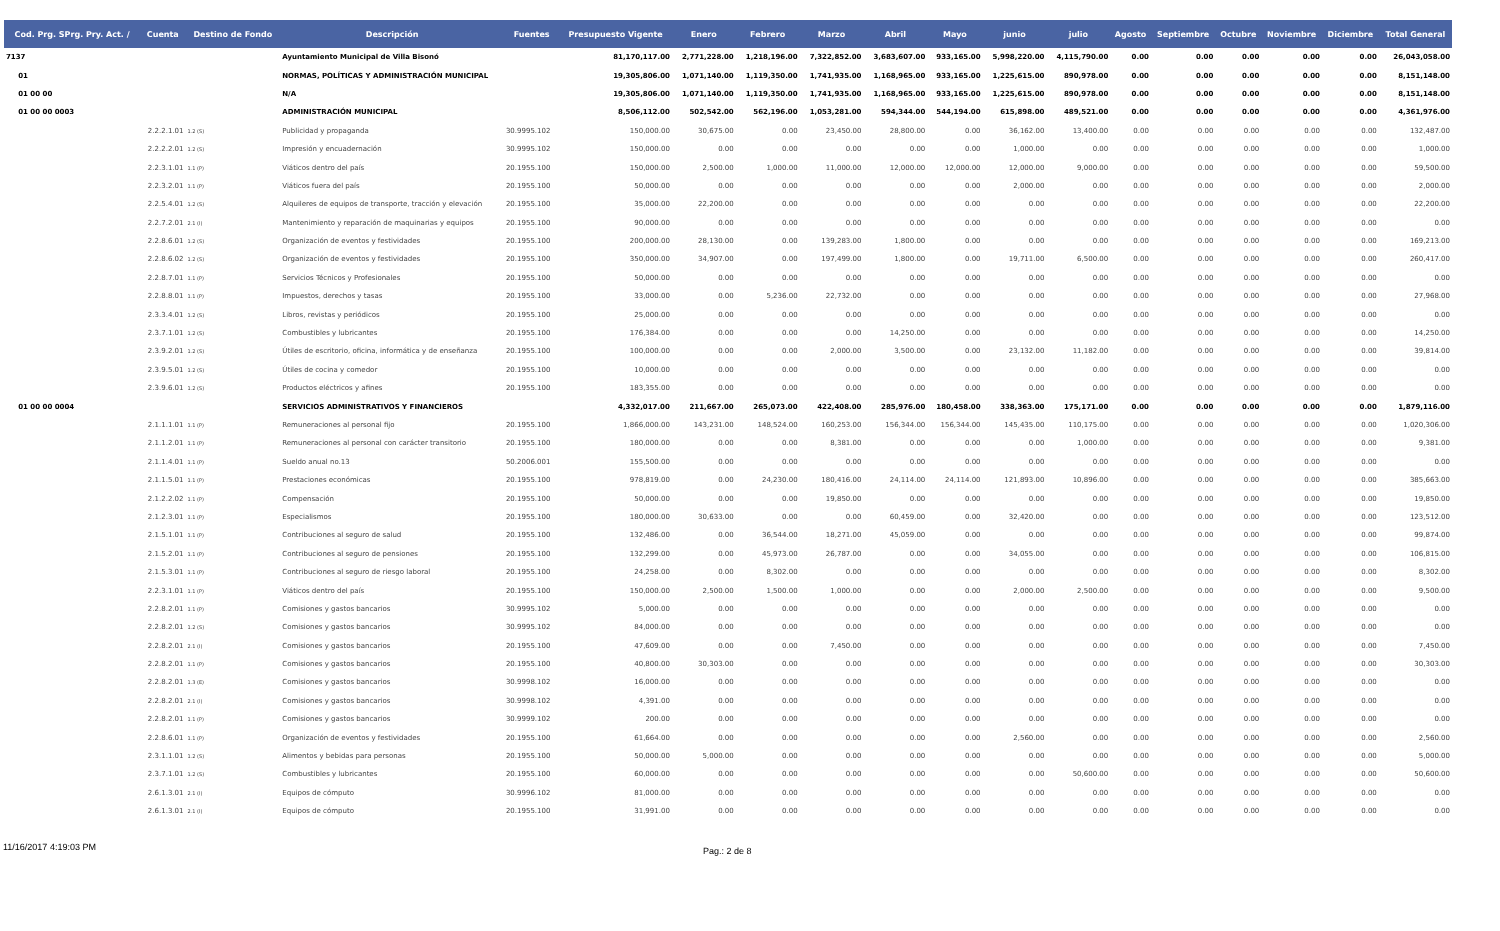| Cod. Prg. SPrg. Pry. Act. / | Cuenta | Destino de Fondo | Descripción | Fuentes | Presupuesto Vigente | Enero | Febrero | Marzo | Abril | Mayo | junio | julio | Agosto | Septiembre | Octubre | Noviembre | Diciembre | Total General |
| --- | --- | --- | --- | --- | --- | --- | --- | --- | --- | --- | --- | --- | --- | --- | --- | --- | --- | --- |
| 7137 | | | Ayuntamiento Municipal de Villa Bisonó | | 81,170,117.00 | 2,771,228.00 | 1,218,196.00 | 7,322,852.00 | 3,683,607.00 | 933,165.00 | 5,998,220.00 | 4,115,790.00 | 0.00 | 0.00 | 0.00 | 0.00 | 0.00 | 26,043,058.00 |
| 01 | | | NORMAS, POLÍTICAS Y ADMINISTRACIÓN MUNICIPAL | | 19,305,806.00 | 1,071,140.00 | 1,119,350.00 | 1,741,935.00 | 1,168,965.00 | 933,165.00 | 1,225,615.00 | 890,978.00 | 0.00 | 0.00 | 0.00 | 0.00 | 0.00 | 8,151,148.00 |
| 01 00 00 | | | N/A | | 19,305,806.00 | 1,071,140.00 | 1,119,350.00 | 1,741,935.00 | 1,168,965.00 | 933,165.00 | 1,225,615.00 | 890,978.00 | 0.00 | 0.00 | 0.00 | 0.00 | 0.00 | 8,151,148.00 |
| 01 00 00 0003 | | | ADMINISTRACIÓN MUNICIPAL | | 8,506,112.00 | 502,542.00 | 562,196.00 | 1,053,281.00 | 594,344.00 | 544,194.00 | 615,898.00 | 489,521.00 | 0.00 | 0.00 | 0.00 | 0.00 | 0.00 | 4,361,976.00 |
| | 2.2.2.1.01 | 1.2 (S) | Publicidad y propaganda | 30.9995.102 | 150,000.00 | 30,675.00 | 0.00 | 23,450.00 | 28,800.00 | 0.00 | 36,162.00 | 13,400.00 | 0.00 | 0.00 | 0.00 | 0.00 | 0.00 | 132,487.00 |
| | 2.2.2.2.01 | 1.2 (S) | Impresión y encuadernación | 30.9995.102 | 150,000.00 | 0.00 | 0.00 | 0.00 | 0.00 | 0.00 | 1,000.00 | 0.00 | 0.00 | 0.00 | 0.00 | 0.00 | 0.00 | 1,000.00 |
| | 2.2.3.1.01 | 1.1 (P) | Viáticos dentro del país | 20.1955.100 | 150,000.00 | 2,500.00 | 1,000.00 | 11,000.00 | 12,000.00 | 12,000.00 | 12,000.00 | 9,000.00 | 0.00 | 0.00 | 0.00 | 0.00 | 0.00 | 59,500.00 |
| | 2.2.3.2.01 | 1.1 (P) | Viáticos fuera del país | 20.1955.100 | 50,000.00 | 0.00 | 0.00 | 0.00 | 0.00 | 0.00 | 2,000.00 | 0.00 | 0.00 | 0.00 | 0.00 | 0.00 | 0.00 | 2,000.00 |
| | 2.2.5.4.01 | 1.2 (S) | Alquileres de equipos de transporte, tracción y elevación | 20.1955.100 | 35,000.00 | 22,200.00 | 0.00 | 0.00 | 0.00 | 0.00 | 0.00 | 0.00 | 0.00 | 0.00 | 0.00 | 0.00 | 0.00 | 22,200.00 |
| | 2.2.7.2.01 | 2.1 (I) | Mantenimiento y reparación de maquinarias y equipos | 20.1955.100 | 90,000.00 | 0.00 | 0.00 | 0.00 | 0.00 | 0.00 | 0.00 | 0.00 | 0.00 | 0.00 | 0.00 | 0.00 | 0.00 | 0.00 |
| | 2.2.8.6.01 | 1.2 (S) | Organización de eventos y festividades | 20.1955.100 | 200,000.00 | 28,130.00 | 0.00 | 139,283.00 | 1,800.00 | 0.00 | 0.00 | 0.00 | 0.00 | 0.00 | 0.00 | 0.00 | 0.00 | 169,213.00 |
| | 2.2.8.6.02 | 1.2 (S) | Organización de eventos y festividades | 20.1955.100 | 350,000.00 | 34,907.00 | 0.00 | 197,499.00 | 1,800.00 | 0.00 | 19,711.00 | 6,500.00 | 0.00 | 0.00 | 0.00 | 0.00 | 0.00 | 260,417.00 |
| | 2.2.8.7.01 | 1.1 (P) | Servicios Técnicos y Profesionales | 20.1955.100 | 50,000.00 | 0.00 | 0.00 | 0.00 | 0.00 | 0.00 | 0.00 | 0.00 | 0.00 | 0.00 | 0.00 | 0.00 | 0.00 | 0.00 |
| | 2.2.8.8.01 | 1.1 (P) | Impuestos, derechos y tasas | 20.1955.100 | 33,000.00 | 0.00 | 5,236.00 | 22,732.00 | 0.00 | 0.00 | 0.00 | 0.00 | 0.00 | 0.00 | 0.00 | 0.00 | 0.00 | 27,968.00 |
| | 2.3.3.4.01 | 1.2 (S) | Libros, revistas y periódicos | 20.1955.100 | 25,000.00 | 0.00 | 0.00 | 0.00 | 0.00 | 0.00 | 0.00 | 0.00 | 0.00 | 0.00 | 0.00 | 0.00 | 0.00 | 0.00 |
| | 2.3.7.1.01 | 1.2 (S) | Combustibles y lubricantes | 20.1955.100 | 176,384.00 | 0.00 | 0.00 | 0.00 | 14,250.00 | 0.00 | 0.00 | 0.00 | 0.00 | 0.00 | 0.00 | 0.00 | 0.00 | 14,250.00 |
| | 2.3.9.2.01 | 1.2 (S) | Útiles de escritorio, oficina, informática y de enseñanza | 20.1955.100 | 100,000.00 | 0.00 | 0.00 | 2,000.00 | 3,500.00 | 0.00 | 23,132.00 | 11,182.00 | 0.00 | 0.00 | 0.00 | 0.00 | 0.00 | 39,814.00 |
| | 2.3.9.5.01 | 1.2 (S) | Útiles de cocina y comedor | 20.1955.100 | 10,000.00 | 0.00 | 0.00 | 0.00 | 0.00 | 0.00 | 0.00 | 0.00 | 0.00 | 0.00 | 0.00 | 0.00 | 0.00 | 0.00 |
| | 2.3.9.6.01 | 1.2 (S) | Productos eléctricos y afines | 20.1955.100 | 183,355.00 | 0.00 | 0.00 | 0.00 | 0.00 | 0.00 | 0.00 | 0.00 | 0.00 | 0.00 | 0.00 | 0.00 | 0.00 | 0.00 |
| 01 00 00 0004 | | | SERVICIOS ADMINISTRATIVOS Y FINANCIEROS | | 4,332,017.00 | 211,667.00 | 265,073.00 | 422,408.00 | 285,976.00 | 180,458.00 | 338,363.00 | 175,171.00 | 0.00 | 0.00 | 0.00 | 0.00 | 0.00 | 1,879,116.00 |
| | 2.1.1.1.01 | 1.1 (P) | Remuneraciones al personal fijo | 20.1955.100 | 1,866,000.00 | 143,231.00 | 148,524.00 | 160,253.00 | 156,344.00 | 156,344.00 | 145,435.00 | 110,175.00 | 0.00 | 0.00 | 0.00 | 0.00 | 0.00 | 1,020,306.00 |
| | 2.1.1.2.01 | 1.1 (P) | Remuneraciones al personal con carácter transitorio | 20.1955.100 | 180,000.00 | 0.00 | 0.00 | 8,381.00 | 0.00 | 0.00 | 0.00 | 1,000.00 | 0.00 | 0.00 | 0.00 | 0.00 | 0.00 | 9,381.00 |
| | 2.1.1.4.01 | 1.1 (P) | Sueldo anual no.13 | 50.2006.001 | 155,500.00 | 0.00 | 0.00 | 0.00 | 0.00 | 0.00 | 0.00 | 0.00 | 0.00 | 0.00 | 0.00 | 0.00 | 0.00 | 0.00 |
| | 2.1.1.5.01 | 1.1 (P) | Prestaciones económicas | 20.1955.100 | 978,819.00 | 0.00 | 24,230.00 | 180,416.00 | 24,114.00 | 24,114.00 | 121,893.00 | 10,896.00 | 0.00 | 0.00 | 0.00 | 0.00 | 0.00 | 385,663.00 |
| | 2.1.2.2.02 | 1.1 (P) | Compensación | 20.1955.100 | 50,000.00 | 0.00 | 0.00 | 19,850.00 | 0.00 | 0.00 | 0.00 | 0.00 | 0.00 | 0.00 | 0.00 | 0.00 | 0.00 | 19,850.00 |
| | 2.1.2.3.01 | 1.1 (P) | Especialismos | 20.1955.100 | 180,000.00 | 30,633.00 | 0.00 | 0.00 | 60,459.00 | 0.00 | 32,420.00 | 0.00 | 0.00 | 0.00 | 0.00 | 0.00 | 0.00 | 123,512.00 |
| | 2.1.5.1.01 | 1.1 (P) | Contribuciones al seguro de salud | 20.1955.100 | 132,486.00 | 0.00 | 36,544.00 | 18,271.00 | 45,059.00 | 0.00 | 0.00 | 0.00 | 0.00 | 0.00 | 0.00 | 0.00 | 0.00 | 99,874.00 |
| | 2.1.5.2.01 | 1.1 (P) | Contribuciones al seguro de pensiones | 20.1955.100 | 132,299.00 | 0.00 | 45,973.00 | 26,787.00 | 0.00 | 0.00 | 34,055.00 | 0.00 | 0.00 | 0.00 | 0.00 | 0.00 | 0.00 | 106,815.00 |
| | 2.1.5.3.01 | 1.1 (P) | Contribuciones al seguro de riesgo laboral | 20.1955.100 | 24,258.00 | 0.00 | 8,302.00 | 0.00 | 0.00 | 0.00 | 0.00 | 0.00 | 0.00 | 0.00 | 0.00 | 0.00 | 0.00 | 8,302.00 |
| | 2.2.3.1.01 | 1.1 (P) | Viáticos dentro del país | 20.1955.100 | 150,000.00 | 2,500.00 | 1,500.00 | 1,000.00 | 0.00 | 0.00 | 2,000.00 | 2,500.00 | 0.00 | 0.00 | 0.00 | 0.00 | 0.00 | 9,500.00 |
| | 2.2.8.2.01 | 1.1 (P) | Comisiones y gastos bancarios | 30.9995.102 | 5,000.00 | 0.00 | 0.00 | 0.00 | 0.00 | 0.00 | 0.00 | 0.00 | 0.00 | 0.00 | 0.00 | 0.00 | 0.00 | 0.00 |
| | 2.2.8.2.01 | 1.2 (S) | Comisiones y gastos bancarios | 30.9995.102 | 84,000.00 | 0.00 | 0.00 | 0.00 | 0.00 | 0.00 | 0.00 | 0.00 | 0.00 | 0.00 | 0.00 | 0.00 | 0.00 | 0.00 |
| | 2.2.8.2.01 | 2.1 (I) | Comisiones y gastos bancarios | 20.1955.100 | 47,609.00 | 0.00 | 0.00 | 7,450.00 | 0.00 | 0.00 | 0.00 | 0.00 | 0.00 | 0.00 | 0.00 | 0.00 | 0.00 | 7,450.00 |
| | 2.2.8.2.01 | 1.1 (P) | Comisiones y gastos bancarios | 20.1955.100 | 40,800.00 | 30,303.00 | 0.00 | 0.00 | 0.00 | 0.00 | 0.00 | 0.00 | 0.00 | 0.00 | 0.00 | 0.00 | 0.00 | 30,303.00 |
| | 2.2.8.2.01 | 1.3 (E) | Comisiones y gastos bancarios | 30.9998.102 | 16,000.00 | 0.00 | 0.00 | 0.00 | 0.00 | 0.00 | 0.00 | 0.00 | 0.00 | 0.00 | 0.00 | 0.00 | 0.00 | 0.00 |
| | 2.2.8.2.01 | 2.1 (I) | Comisiones y gastos bancarios | 30.9998.102 | 4,391.00 | 0.00 | 0.00 | 0.00 | 0.00 | 0.00 | 0.00 | 0.00 | 0.00 | 0.00 | 0.00 | 0.00 | 0.00 | 0.00 |
| | 2.2.8.2.01 | 1.1 (P) | Comisiones y gastos bancarios | 30.9999.102 | 200.00 | 0.00 | 0.00 | 0.00 | 0.00 | 0.00 | 0.00 | 0.00 | 0.00 | 0.00 | 0.00 | 0.00 | 0.00 | 0.00 |
| | 2.2.8.6.01 | 1.1 (P) | Organización de eventos y festividades | 20.1955.100 | 61,664.00 | 0.00 | 0.00 | 0.00 | 0.00 | 0.00 | 2,560.00 | 0.00 | 0.00 | 0.00 | 0.00 | 0.00 | 0.00 | 2,560.00 |
| | 2.3.1.1.01 | 1.2 (S) | Alimentos y bebidas para personas | 20.1955.100 | 50,000.00 | 5,000.00 | 0.00 | 0.00 | 0.00 | 0.00 | 0.00 | 0.00 | 0.00 | 0.00 | 0.00 | 0.00 | 0.00 | 5,000.00 |
| | 2.3.7.1.01 | 1.2 (S) | Combustibles y lubricantes | 20.1955.100 | 60,000.00 | 0.00 | 0.00 | 0.00 | 0.00 | 0.00 | 0.00 | 50,600.00 | 0.00 | 0.00 | 0.00 | 0.00 | 0.00 | 50,600.00 |
| | 2.6.1.3.01 | 2.1 (I) | Equipos de cómputo | 30.9996.102 | 81,000.00 | 0.00 | 0.00 | 0.00 | 0.00 | 0.00 | 0.00 | 0.00 | 0.00 | 0.00 | 0.00 | 0.00 | 0.00 | 0.00 |
| | 2.6.1.3.01 | 2.1 (I) | Equipos de cómputo | 20.1955.100 | 31,991.00 | 0.00 | 0.00 | 0.00 | 0.00 | 0.00 | 0.00 | 0.00 | 0.00 | 0.00 | 0.00 | 0.00 | 0.00 | 0.00 |
11/16/2017 4:19:03 PM
Pag.: 2 de 8